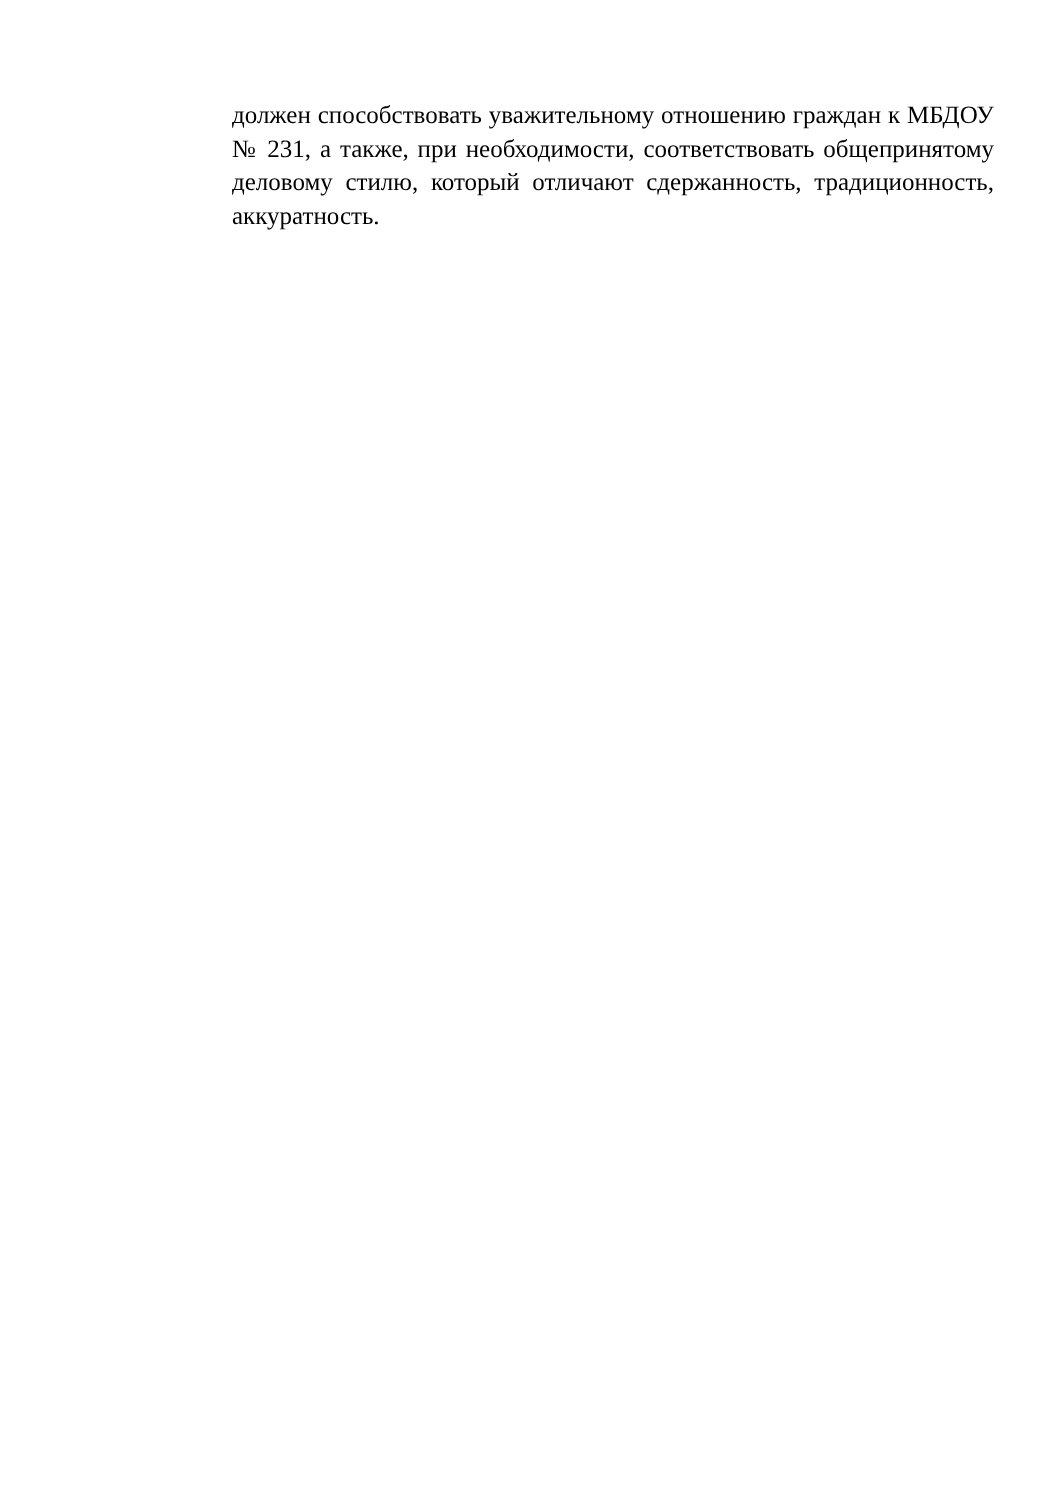должен способствовать уважительному отношению граждан к МБДОУ № 231, а также, при необходимости, соответствовать общепринятому деловому стилю, который отличают сдержанность, традиционность, аккуратность.